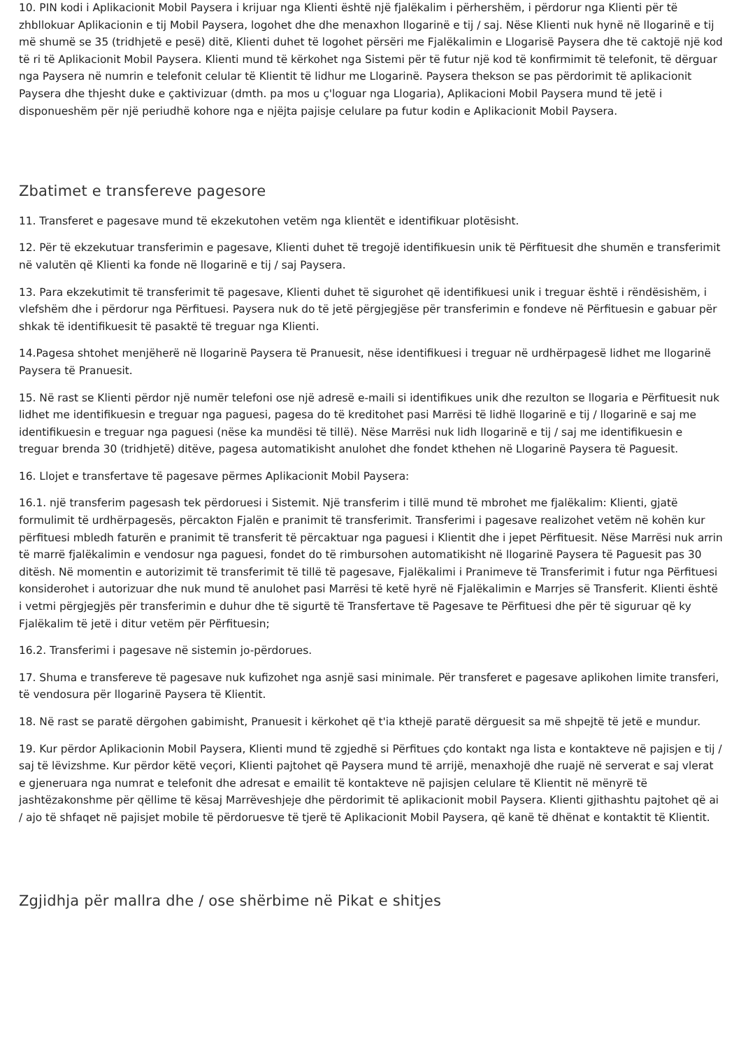10. PIN kodi i Aplikacionit Mobil Paysera i krijuar nga Klienti është një fjalëkalim i përhershëm, i përdorur nga Klienti për të zhbllokuar Aplikacionin e tij Mobil Paysera, logohet dhe dhe menaxhon llogarinë e tij / saj. Nëse Klienti nuk hynë në llogarinë e tij më shumë se 35 (tridhjetë e pesë) ditë, Klienti duhet të logohet përsëri me Fjalëkalimin e Llogarisë Paysera dhe të caktojë një kod të ri të Aplikacionit Mobil Paysera. Klienti mund të kërkohet nga Sistemi për të futur një kod të konfirmimit të telefonit, të dërguar nga Paysera në numrin e telefonit celular të Klientit të lidhur me Llogarinë. Paysera thekson se pas përdorimit të aplikacionit Paysera dhe thjesht duke e çaktivizuar (dmth. pa mos u ç'loguar nga Llogaria), Aplikacioni Mobil Paysera mund të jetë i disponueshëm për një periudhë kohore nga e njëjta pajisje celulare pa futur kodin e Aplikacionit Mobil Paysera.
Zbatimet e transfereve pagesore
11. Transferet e pagesave mund të ekzekutohen vetëm nga klientët e identifikuar plotësisht.
12. Për të ekzekutuar transferimin e pagesave, Klienti duhet të tregojë identifikuesin unik të Përfituesit dhe shumën e transferimit në valutën që Klienti ka fonde në llogarinë e tij / saj Paysera.
13. Para ekzekutimit të transferimit të pagesave, Klienti duhet të sigurohet që identifikuesi unik i treguar është i rëndësishëm, i vlefshëm dhe i përdorur nga Përfituesi. Paysera nuk do të jetë përgjegjëse për transferimin e fondeve në Përfituesin e gabuar për shkak të identifikuesit të pasaktë të treguar nga Klienti.
14.Pagesa shtohet menjëherë në llogarinë Paysera të Pranuesit, nëse identifikuesi i treguar në urdhërpagesë lidhet me llogarinë Paysera të Pranuesit.
15. Në rast se Klienti përdor një numër telefoni ose një adresë e-maili si identifikues unik dhe rezulton se llogaria e Përfituesit nuk lidhet me identifikuesin e treguar nga paguesi, pagesa do të kreditohet pasi Marrësi të lidhë llogarinë e tij / llogarinë e saj me identifikuesin e treguar nga paguesi (nëse ka mundësi të tillë). Nëse Marrësi nuk lidh llogarinë e tij / saj me identifikuesin e treguar brenda 30 (tridhjetë) ditëve, pagesa automatikisht anulohet dhe fondet kthehen në Llogarinë Paysera të Paguesit.
16. Llojet e transfertave të pagesave përmes Aplikacionit Mobil Paysera:
16.1. një transferim pagesash tek përdoruesi i Sistemit. Një transferim i tillë mund të mbrohet me fjalëkalim: Klienti, gjatë formulimit të urdhërpagesës, përcakton Fjalën e pranimit të transferimit. Transferimi i pagesave realizohet vetëm në kohën kur përfituesi mbledh faturën e pranimit të transferit të përcaktuar nga paguesi i Klientit dhe i jepet Përfituesit. Nëse Marrësi nuk arrin të marrë fjalëkalimin e vendosur nga paguesi, fondet do të rimbursohen automatikisht në llogarinë Paysera të Paguesit pas 30 ditësh. Në momentin e autorizimit të transferimit të tillë të pagesave, Fjalëkalimi i Pranimeve të Transferimit i futur nga Përfituesi konsiderohet i autorizuar dhe nuk mund të anulohet pasi Marrësi të ketë hyrë në Fjalëkalimin e Marrjes së Transferit. Klienti është i vetmi përgjegjës për transferimin e duhur dhe të sigurtë të Transfertave të Pagesave te Përfituesi dhe për të siguruar që ky Fjalëkalim të jetë i ditur vetëm për Përfituesin;
16.2. Transferimi i pagesave në sistemin jo-përdorues.
17. Shuma e transfereve të pagesave nuk kufizohet nga asnjë sasi minimale. Për transferet e pagesave aplikohen limite transferi, të vendosura për llogarinë Paysera të Klientit.
18. Në rast se paratë dërgohen gabimisht, Pranuesit i kërkohet që t'ia kthejë paratë dërguesit sa më shpejtë të jetë e mundur.
19. Kur përdor Aplikacionin Mobil Paysera, Klienti mund të zgjedhë si Përfitues çdo kontakt nga lista e kontakteve në pajisjen e tij / saj të lëvizshme. Kur përdor këtë veçori, Klienti pajtohet që Paysera mund të arrijë, menaxhojë dhe ruajë në serverat e saj vlerat e gjeneruara nga numrat e telefonit dhe adresat e emailit të kontakteve në pajisjen celulare të Klientit në mënyrë të jashtëzakonshme për qëllime të kësaj Marrëveshjeje dhe përdorimit të aplikacionit mobil Paysera. Klienti gjithashtu pajtohet që ai / ajo të shfaqet në pajisjet mobile të përdoruesve të tjerë të Aplikacionit Mobil Paysera, që kanë të dhënat e kontaktit të Klientit.
Zgjidhja për mallra dhe / ose shërbime në Pikat e shitjes